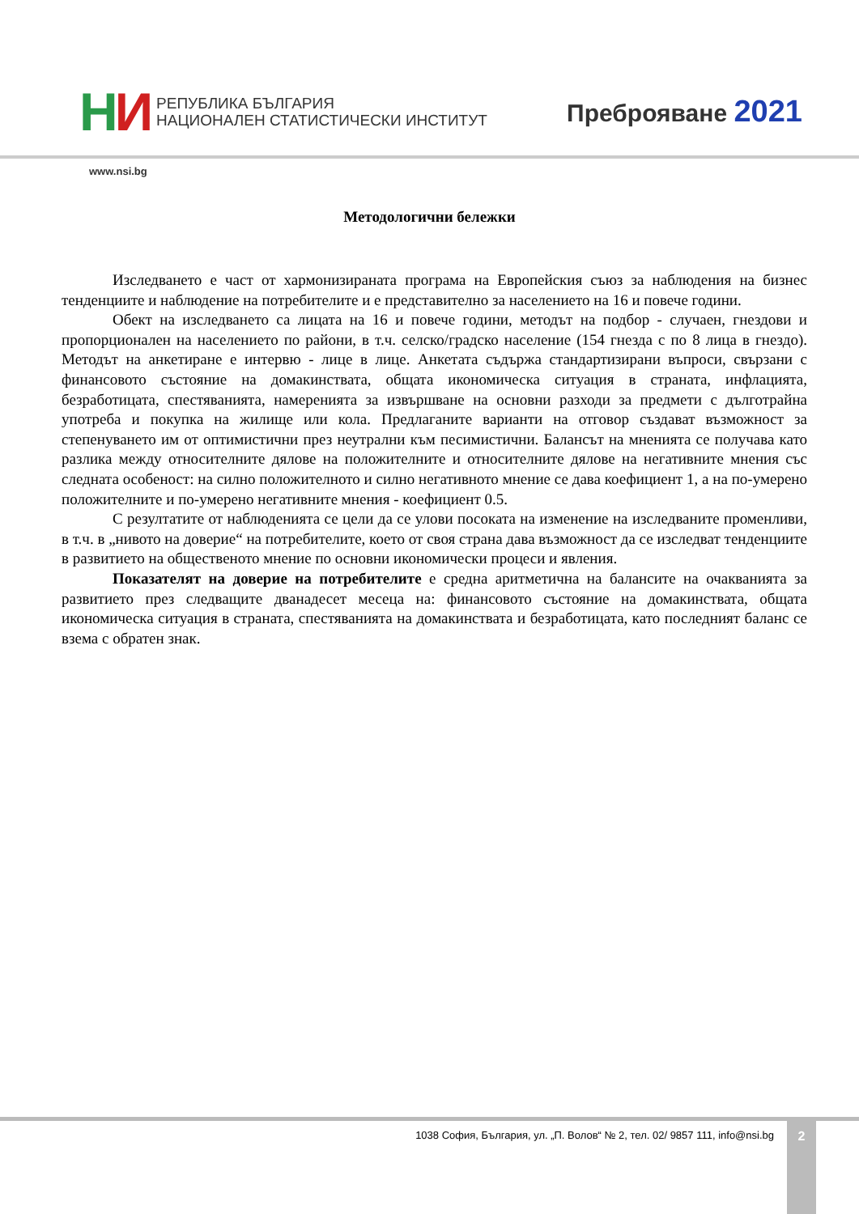НИ
РЕПУБЛИКА БЪЛГАРИЯ
НАЦИОНАЛЕН СТАТИСТИЧЕСКИ ИНСТИТУТ
Преброяване 2021
www.nsi.bg
Методологични бележки
Изследването е част от хармонизираната програма на Европейския съюз за наблюдения на бизнес тенденциите и наблюдение на потребителите и е представително за населението на 16 и повече години.
Обект на изследването са лицата на 16 и повече години, методът на подбор - случаен, гнездови и пропорционален на населението по райони, в т.ч. селско/градско население (154 гнезда с по 8 лица в гнездо). Методът на анкетиране е интервю - лице в лице. Анкетата съдържа стандартизирани въпроси, свързани с финансовото състояние на домакинствата, общата икономическа ситуация в страната, инфлацията, безработицата, спестяванията, намеренията за извършване на основни разходи за предмети с дълготрайна употреба и покупка на жилище или кола. Предлаганите варианти на отговор създават възможност за степенуването им от оптимистични през неутрални към песимистични. Балансът на мненията се получава като разлика между относителните дялове на положителните и относителните дялове на негативните мнения със следната особеност: на силно положителното и силно негативното мнение се дава коефициент 1, а на по-умерено положителните и по-умерено негативните мнения - коефициент 0.5.
С резултатите от наблюденията се цели да се улови посоката на изменение на изследваните променливи, в т.ч. в „нивото на доверие“ на потребителите, което от своя страна дава възможност да се изследват тенденциите в развитието на общественото мнение по основни икономически процеси и явления.
Показателят на доверие на потребителите е средна аритметична на балансите на очакванията за развитието през следващите дванадесет месеца на: финансовото състояние на домакинствата, общата икономическа ситуация в страната, спестяванията на домакинствата и безработицата, като последният баланс се взема с обратен знак.
1038 София, България, ул. „П. Волов“ № 2, тел. 02/ 9857 111, info@nsi.bg
2